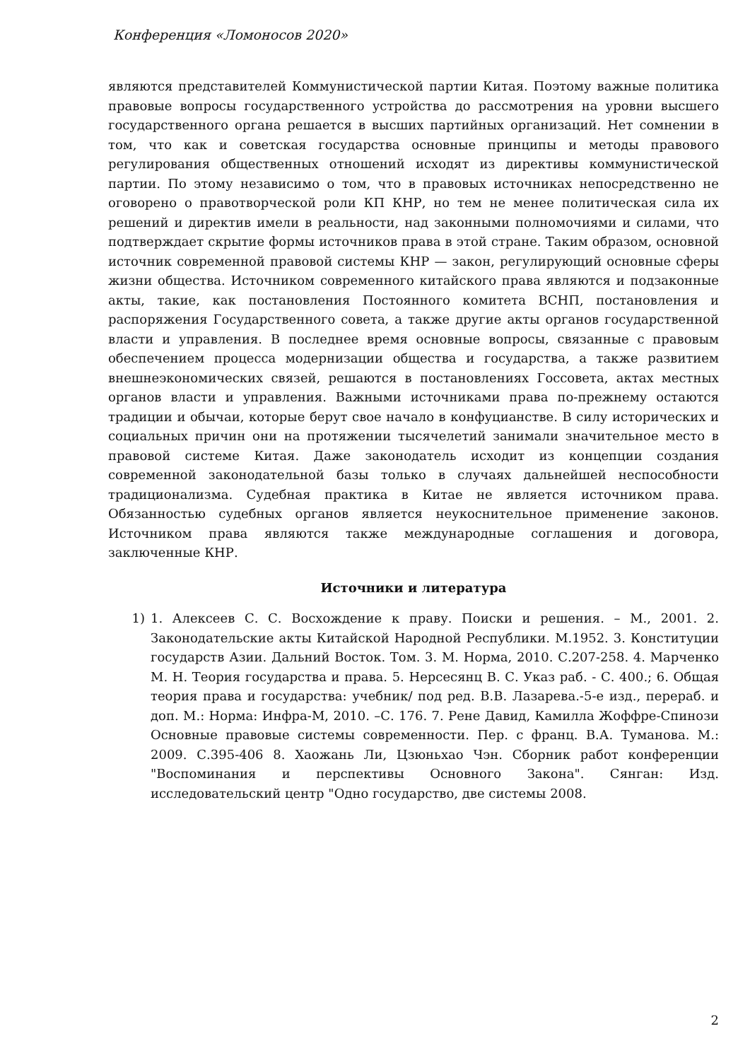Конференция «Ломоносов 2020»
являются представителей Коммунистической партии Китая. Поэтому важные политика правовые вопросы государственного устройства до рассмотрения на уровни высшего государственного органа решается в высших партийных организаций. Нет сомнении в том, что как и советская государства основные принципы и методы правового регулирования общественных отношений исходят из директивы коммунистической партии. По этому независимо о том, что в правовых источниках непосредственно не оговорено о правотворческой роли КП КНР, но тем не менее политическая сила их решений и директив имели в реальности, над законными полномочиями и силами, что подтверждает скрытие формы источников права в этой стране. Таким образом, основной источник современной правовой системы КНР — закон, регулирующий основные сферы жизни общества. Источником современного китайского права являются и подзаконные акты, такие, как постановления Постоянного комитета ВСНП, постановления и распоряжения Государственного совета, а также другие акты органов государственной власти и управления. В последнее время основные вопросы, связанные с правовым обеспечением процесса модернизации общества и государства, а также развитием внешнеэкономических связей, решаются в постановлениях Госсовета, актах местных органов власти и управления. Важными источниками права по-прежнему остаются традиции и обычаи, которые берут свое начало в конфуцианстве. В силу исторических и социальных причин они на протяжении тысячелетий занимали значительное место в правовой системе Китая. Даже законодатель исходит из концепции создания современной законодательной базы только в случаях дальнейшей неспособности традиционализма. Судебная практика в Китае не является источником права. Обязанностью судебных органов является неукоснительное применение законов. Источником права являются также международные соглашения и договора, заключенные КНР.
Источники и литература
1) 1. Алексеев С. С. Восхождение к праву. Поиски и решения. – М., 2001. 2. Законодательские акты Китайской Народной Республики. М.1952. 3. Конституции государств Азии. Дальний Восток. Том. 3. М. Норма, 2010. С.207-258. 4. Марченко М. Н. Теория государства и права. 5. Нерсесянц В. С. Указ раб. - С. 400.; 6. Общая теория права и государства: учебник/ под ред. В.В. Лазарева.-5-е изд., перераб. и доп. М.: Норма: Инфра-М, 2010. –С. 176. 7. Рене Давид, Камилла Жоффре-Спинози Основные правовые системы современности. Пер. с франц. В.А. Туманова. М.: 2009. С.395-406 8. Хаожань Ли, Цзюньхао Чэн. Сборник работ конференции "Воспоминания и перспективы Основного Закона". Сянган: Изд. исследовательский центр "Одно государство, две системы 2008.
2